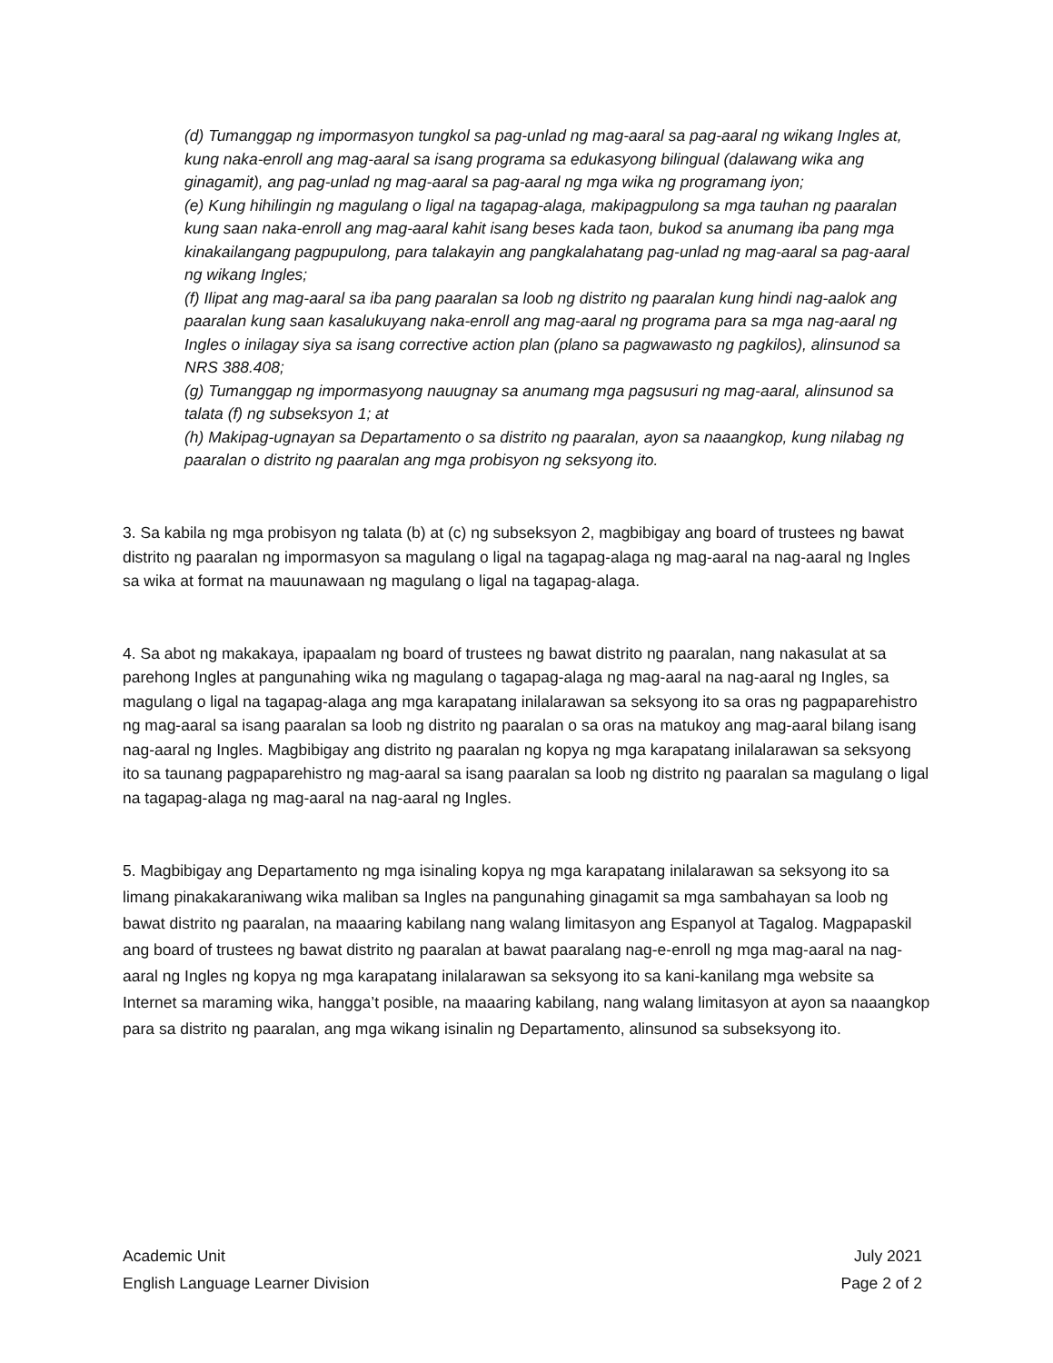(d) Tumanggap ng impormasyon tungkol sa pag-unlad ng mag-aaral sa pag-aaral ng wikang Ingles at, kung naka-enroll ang mag-aaral sa isang programa sa edukasyong bilingual (dalawang wika ang ginagamit), ang pag-unlad ng mag-aaral sa pag-aaral ng mga wika ng programang iyon;
(e) Kung hihilingin ng magulang o ligal na tagapag-alaga, makipagpulong sa mga tauhan ng paaralan kung saan naka-enroll ang mag-aaral kahit isang beses kada taon, bukod sa anumang iba pang mga kinakailangang pagpupulong, para talakayin ang pangkalahatang pag-unlad ng mag-aaral sa pag-aaral ng wikang Ingles;
(f) Ilipat ang mag-aaral sa iba pang paaralan sa loob ng distrito ng paaralan kung hindi nag-aalok ang paaralan kung saan kasalukuyang naka-enroll ang mag-aaral ng programa para sa mga nag-aaral ng Ingles o inilagay siya sa isang corrective action plan (plano sa pagwawasto ng pagkilos), alinsunod sa NRS 388.408;
(g) Tumanggap ng impormasyong nauugnay sa anumang mga pagsusuri ng mag-aaral, alinsunod sa talata (f) ng subseksyon 1; at
(h) Makipag-ugnayan sa Departamento o sa distrito ng paaralan, ayon sa naaangkop, kung nilabag ng paaralan o distrito ng paaralan ang mga probisyon ng seksyong ito.
3. Sa kabila ng mga probisyon ng talata (b) at (c) ng subseksyon 2, magbibigay ang board of trustees ng bawat distrito ng paaralan ng impormasyon sa magulang o ligal na tagapag-alaga ng mag-aaral na nag-aaral ng Ingles sa wika at format na mauunawaan ng magulang o ligal na tagapag-alaga.
4. Sa abot ng makakaya, ipapaalam ng board of trustees ng bawat distrito ng paaralan, nang nakasulat at sa parehong Ingles at pangunahing wika ng magulang o tagapag-alaga ng mag-aaral na nag-aaral ng Ingles, sa magulang o ligal na tagapag-alaga ang mga karapatang inilalarawan sa seksyong ito sa oras ng pagpaparehistro ng mag-aaral sa isang paaralan sa loob ng distrito ng paaralan o sa oras na matukoy ang mag-aaral bilang isang nag-aaral ng Ingles. Magbibigay ang distrito ng paaralan ng kopya ng mga karapatang inilalarawan sa seksyong ito sa taunang pagpaparehistro ng mag-aaral sa isang paaralan sa loob ng distrito ng paaralan sa magulang o ligal na tagapag-alaga ng mag-aaral na nag-aaral ng Ingles.
5. Magbibigay ang Departamento ng mga isinaling kopya ng mga karapatang inilalarawan sa seksyong ito sa limang pinakakaraniwang wika maliban sa Ingles na pangunahing ginagamit sa mga sambahayan sa loob ng bawat distrito ng paaralan, na maaaring kabilang nang walang limitasyon ang Espanyol at Tagalog. Magpapaskil ang board of trustees ng bawat distrito ng paaralan at bawat paaralang nag-e-enroll ng mga mag-aaral na nag-aaral ng Ingles ng kopya ng mga karapatang inilalarawan sa seksyong ito sa kani-kanilang mga website sa Internet sa maraming wika, hangga’t posible, na maaaring kabilang, nang walang limitasyon at ayon sa naaangkop para sa distrito ng paaralan, ang mga wikang isinalin ng Departamento, alinsunod sa subseksyong ito.
Academic Unit
English Language Learner Division
July 2021
Page 2 of 2